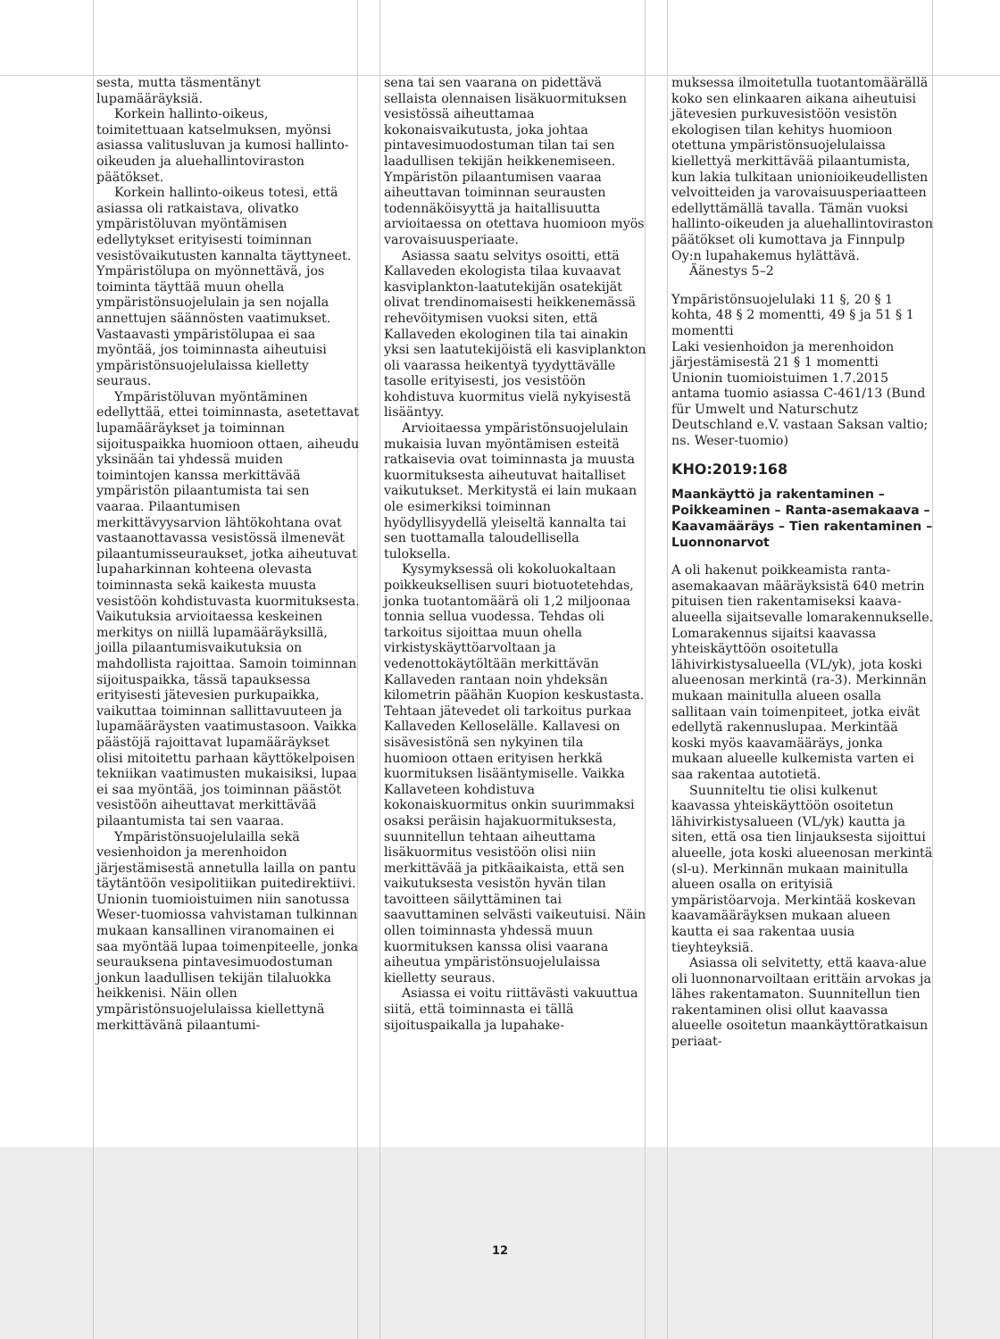sesta, mutta täsmentänyt lupamääräyksiä.
Korkein hallinto-oikeus, toimitettuaan katselmuksen, myönsi asiassa valitusluvan ja kumosi hallinto-oikeuden ja aluehallintoviraston päätökset.
Korkein hallinto-oikeus totesi, että asiassa oli ratkaistava, olivatko ympäristöluvan myöntämisen edellytykset erityisesti toiminnan vesistövaikutusten kannalta täyttyneet. Ympäristölupa on myönnettävä, jos toiminta täyttää muun ohella ympäristönsuojelulain ja sen nojalla annettujen säännösten vaatimukset. Vastaavasti ympäristölupaa ei saa myöntää, jos toiminnasta aiheutuisi ympäristönsuojelulaissa kielletty seuraus.
Ympäristöluvan myöntäminen edellyttää, ettei toiminnasta, asetettavat lupamääräykset ja toiminnan sijoituspaikka huomioon ottaen, aiheudu yksinään tai yhdessä muiden toimintojen kanssa merkittävää ympäristön pilaantumista tai sen vaaraa. Pilaantumisen merkittävyysarvion lähtökohtana ovat vastaanottavassa vesistössä ilmenevät pilaantumisseuraukset, jotka aiheutuvat lupaharkinnan kohteena olevasta toiminnasta sekä kaikesta muusta vesistöön kohdistuvasta kuormituksesta. Vaikutuksia arvioitaessa keskeinen merkitys on niillä lupamääräyksillä, joilla pilaantumisvaikutuksia on mahdollista rajoittaa. Samoin toiminnan sijoituspaikka, tässä tapauksessa erityisesti jätevesien purkupaikka, vaikuttaa toiminnan sallittavuuteen ja lupamääräysten vaatimustasoon. Vaikka päästöjä rajoittavat lupamääräykset olisi mitoitettu parhaan käyttökelpoisen tekniikan vaatimusten mukaisiksi, lupaa ei saa myöntää, jos toiminnan päästöt vesistöön aiheuttavat merkittävää pilaantumista tai sen vaaraa.
Ympäristönsuojelulailla sekä vesienhoidon ja merenhoidon järjestämisestä annetulla lailla on pantu täytäntöön vesipolitiikan puitedirektiivi. Unionin tuomioistuimen niin sanotussa Weser-tuomiossa vahvistaman tulkinnan mukaan kansallinen viranomainen ei saa myöntää lupaa toimenpiteelle, jonka seurauksena pintavesimuodostuman jonkun laadullisen tekijän tilaluokka heikkenisi. Näin ollen ympäristönsuojelulaissa kiellettynä merkittävänä pilaantumi-
sena tai sen vaarana on pidettävä sellaista olennaisen lisäkuormituksen vesistössä aiheuttamaa kokonaisvaikutusta, joka johtaa pintavesimuodostuman tilan tai sen laadullisen tekijän heikkenemiseen. Ympäristön pilaantumisen vaaraa aiheuttavan toiminnan seurausten todennäköisyyttä ja haitallisuutta arvioitaessa on otettava huomioon myös varovaisuusperiaate.
Asiassa saatu selvitys osoitti, että Kallaveden ekologista tilaa kuvaavat kasviplankton-laatutekijän osatekijät olivat trendinomaisesti heikkenemässä rehevöitymisen vuoksi siten, että Kallaveden ekologinen tila tai ainakin yksi sen laatutekijöistä eli kasviplankton oli vaarassa heikentyä tyydyttävälle tasolle erityisesti, jos vesistöön kohdistuva kuormitus vielä nykyisestä lisääntyy.
Arvioitaessa ympäristönsuojelulain mukaisia luvan myöntämisen esteitä ratkaisevia ovat toiminnasta ja muusta kuormituksesta aiheutuvat haitalliset vaikutukset. Merkitystä ei lain mukaan ole esimerkiksi toiminnan hyödyllisyydellä yleiseltä kannalta tai sen tuottamalla taloudellisella tuloksella.
Kysymyksessä oli kokoluokaltaan poikkeuksellisen suuri biotuotetehdas, jonka tuotantomäärä oli 1,2 miljoonaa tonnia sellua vuodessa. Tehdas oli tarkoitus sijoittaa muun ohella virkistyskäyttöarvoltaan ja vedenottokäytöltään merkittävän Kallaveden rantaan noin yhdeksän kilometrin päähän Kuopion keskustasta. Tehtaan jätevedet oli tarkoitus purkaa Kallaveden Kelloselälle. Kallavesi on sisävesistönä sen nykyinen tila huomioon ottaen erityisen herkkä kuormituksen lisääntymiselle. Vaikka Kallaveteen kohdistuva kokonaiskuormitus onkin suurimmaksi osaksi peräisin hajakuormituksesta, suunnitellun tehtaan aiheuttama lisäkuormitus vesistöön olisi niin merkittävää ja pitkäaikaista, että sen vaikutuksesta vesistön hyvän tilan tavoitteen säilyttäminen tai saavuttaminen selvästi vaikeutuisi. Näin ollen toiminnasta yhdessä muun kuormituksen kanssa olisi vaarana aiheutua ympäristönsuojelulaissa kielletty seuraus.
Asiassa ei voitu riittävästi vakuuttua siitä, että toiminnasta ei tällä sijoituspaikalla ja lupahake-
muksessa ilmoitetulla tuotantomäärällä koko sen elinkaaren aikana aiheutuisi jätevesien purkuvesistöön vesistön ekologisen tilan kehitys huomioon otettuna ympäristönsuojelulaissa kiellettyä merkittävää pilaantumista, kun lakia tulkitaan unionioikeudellisten velvoitteiden ja varovaisuusperiaatteen edellyttämällä tavalla. Tämän vuoksi hallinto-oikeuden ja aluehallintoviraston päätökset oli kumottava ja Finnpulp Oy:n lupahakemus hylättävä.
Äänestys 5–2
Ympäristönsuojelulaki 11 §, 20 § 1 kohta, 48 § 2 momentti, 49 § ja 51 § 1 momentti
Laki vesienhoidon ja merenhoidon järjestämisestä 21 § 1 momentti
Unionin tuomioistuimen 1.7.2015 antama tuomio asiassa C-461/13 (Bund für Umwelt und Naturschutz Deutschland e.V. vastaan Saksan valtio; ns. Weser-tuomio)
KHO:2019:168
Maankäyttö ja rakentaminen – Poikkeaminen – Ranta-asemakaava – Kaavamääräys – Tien rakentaminen – Luonnonarvot
A oli hakenut poikkeamista ranta-asemakaavan määräyksistä 640 metrin pituisen tien rakentamiseksi kaava-alueella sijaitsevalle lomarakennukselle. Lomarakennus sijaitsi kaavassa yhteiskäyttöön osoitetulla lähivirkistysalueella (VL/yk), jota koski alueenosan merkintä (ra-3). Merkinnän mukaan mainitulla alueen osalla sallitaan vain toimenpiteet, jotka eivät edellytä rakennuslupaa. Merkintää koski myös kaavamääräys, jonka mukaan alueelle kulkemista varten ei saa rakentaa autotietä.
Suunniteltu tie olisi kulkenut kaavassa yhteiskäyttöön osoitetun lähivirkistysalueen (VL/yk) kautta ja siten, että osa tien linjauksesta sijoittui alueelle, jota koski alueenosan merkintä (sl-u). Merkinnän mukaan mainitulla alueen osalla on erityisiä ympäristöarvoja. Merkintää koskevan kaavamääräyksen mukaan alueen kautta ei saa rakentaa uusia tieyhteyksiä.
Asiassa oli selvitetty, että kaava-alue oli luonnonarvoiltaan erittäin arvokas ja lähes rakentamaton. Suunnitellun tien rakentaminen olisi ollut kaavassa alueelle osoitetun maankäyttöratkaisun periaat-
12